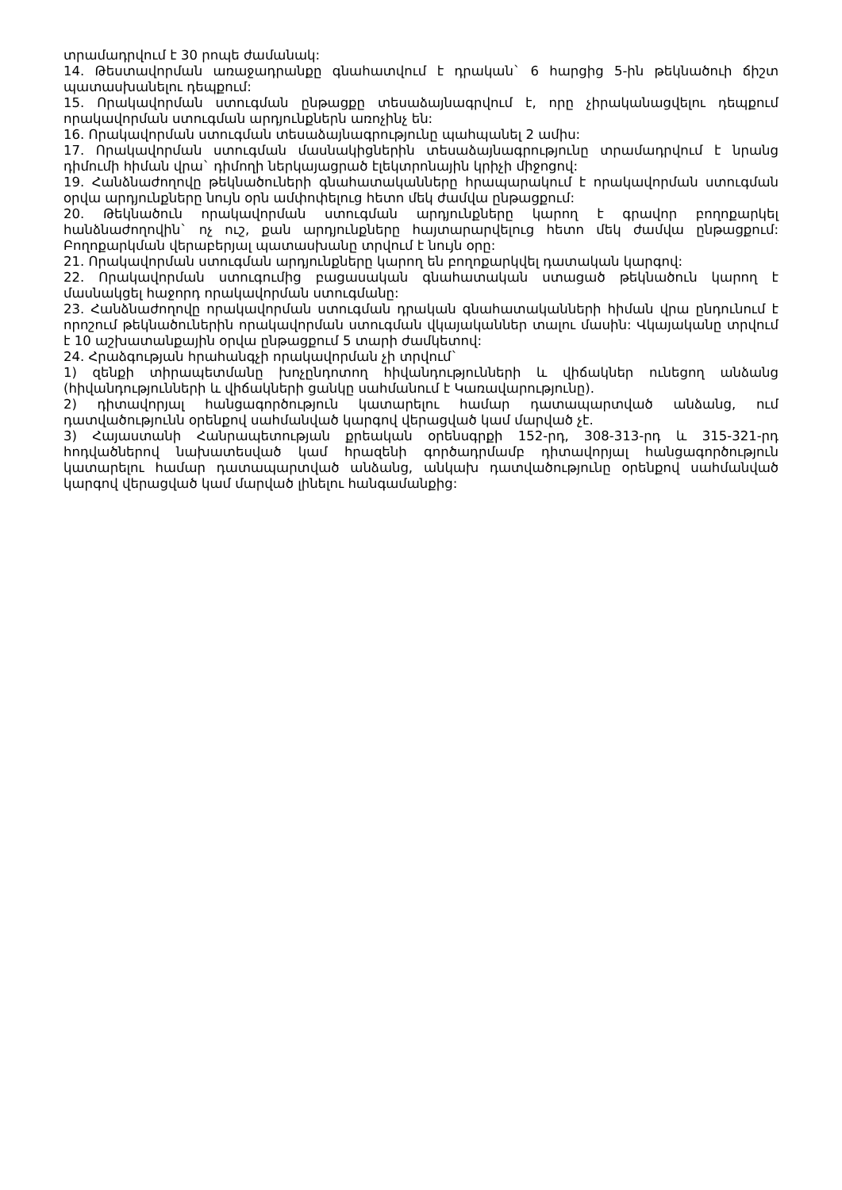տրամադրվում է 30 րոպե ժամանակ:
14. Թեստավորման առաջադրանքը գնահատվում է դրական` 6 հարցից 5-ին թեկնածուի ճիշտ պատասխանելու դեպքում:
15. Որակավորման ստուգման ընթացքը տեսաձայնագրվում է, որը չիրականացվելու դեպքում որակավորման ստուգման արդյունքներն առոչինչ են:
16. Որակավորման ստուգման տեսաձայնագրությունը պահպանել 2 ամիս:
17. Որակավորման ստուգման մասնակիցներին տեսաձայնագրությունը տրամադրվում է նրանց դիմումի հիման վրա` դիմողի ներկայացրած էլեկտրոնային կրիչի միջոցով:
19. Հանձնաժողովը թեկնածուների գնահատականները հրապարակում է որակավորման ստուգման օրվա արդյունքները նույն օրն ամփոփելուց հետո մեկ ժամվա ընթացքում:
20. Թեկնածուն որակավորման ստուգման արդյունքները կարող է գրավոր բողոքարկել հանձնաժողովին` ոչ ուշ, քան արդյունքները հայտարարվելուց հետո մեկ ժամվա ընթացքում: Բողոքարկման վերաբերյալ պատասխանը տրվում է նույն օրը:
21. Որակավորման ստուգման արդյունքները կարող են բողոքարկվել դատական կարգով:
22. Որակավորման ստուգումից բացասական գնահատական ստացած թեկնածուն կարող է մասնակցել հաջորդ որակավորման ստուգմանը:
23. Հանձնաժողովը որակավորման ստուգման դրական գնահատականների հիման վրա ընդունում է որոշում թեկնածուներին որակավորման ստուգման վկայականներ տալու մասին: Վկայականը տրվում է 10 աշխատանքային օրվա ընթացքում 5 տարի ժամկետով:
24. Հրաձգության հրահանգչի որակավորման չի տրվում`
1) զենքի տիրապետմանը խոչընդոտող հիվանդությունների և վիճակներ ունեցող անձանց (հիվանդությունների և վիճակների ցանկը սահմանում է Կառավարությունը).
2) դիտավորյալ հանցագործություն կատարելու համար դատապարտված անձանց, ում դատվածությունն օրենքով սահմանված կարգով վերացված կամ մարված չէ.
3) Հայաստանի Հանրապետության քրեական օրենսգրքի 152-րդ, 308-313-րդ և 315-321-րդ հոդվածներով նախատեսված կամ հրազենի գործադրմամբ դիտավորյալ հանցագործություն կատարելու համար դատապարտված անձանց, անկախ դատվածությունը օրենքով սահմանված կարգով վերացված կամ մարված լինելու հանգամանքից: